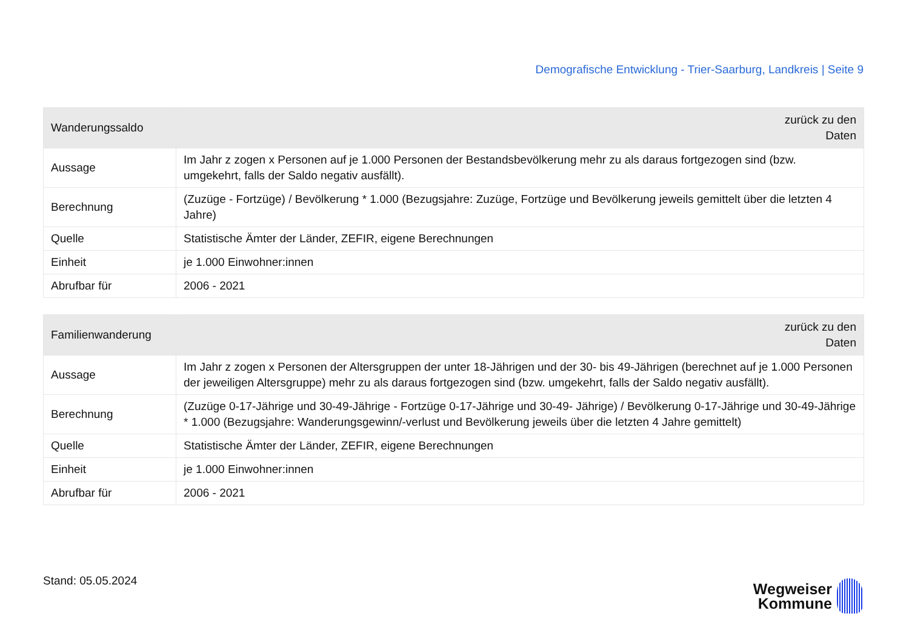Demografische Entwicklung - Trier-Saarburg, Landkreis | Seite 9
| Wanderungssaldo | zurück zu den Daten |
| --- | --- |
| Aussage | Im Jahr z zogen x Personen auf je 1.000 Personen der Bestandsbevölkerung mehr zu als daraus fortgezogen sind (bzw. umgekehrt, falls der Saldo negativ ausfällt). |
| Berechnung | (Zuzüge - Fortzüge) / Bevölkerung * 1.000 (Bezugsjahre: Zuzüge, Fortzüge und Bevölkerung jeweils gemittelt über die letzten 4 Jahre) |
| Quelle | Statistische Ämter der Länder, ZEFIR, eigene Berechnungen |
| Einheit | je 1.000 Einwohner:innen |
| Abrufbar für | 2006 - 2021 |
| Familienwanderung | zurück zu den Daten |
| --- | --- |
| Aussage | Im Jahr z zogen x Personen der Altersgruppen der unter 18-Jährigen und der 30- bis 49-Jährigen (berechnet auf je 1.000 Personen der jeweiligen Altersgruppe) mehr zu als daraus fortgezogen sind (bzw. umgekehrt, falls der Saldo negativ ausfällt). |
| Berechnung | (Zuzüge 0-17-Jährige und 30-49-Jährige - Fortzüge 0-17-Jährige und 30-49- Jährige) / Bevölkerung 0-17-Jährige und 30-49-Jährige * 1.000 (Bezugsjahre: Wanderungsgewinn/-verlust und Bevölkerung jeweils über die letzten 4 Jahre gemittelt) |
| Quelle | Statistische Ämter der Länder, ZEFIR, eigene Berechnungen |
| Einheit | je 1.000 Einwohner:innen |
| Abrufbar für | 2006 - 2021 |
Stand: 05.05.2024
Wegweiser
Kommune